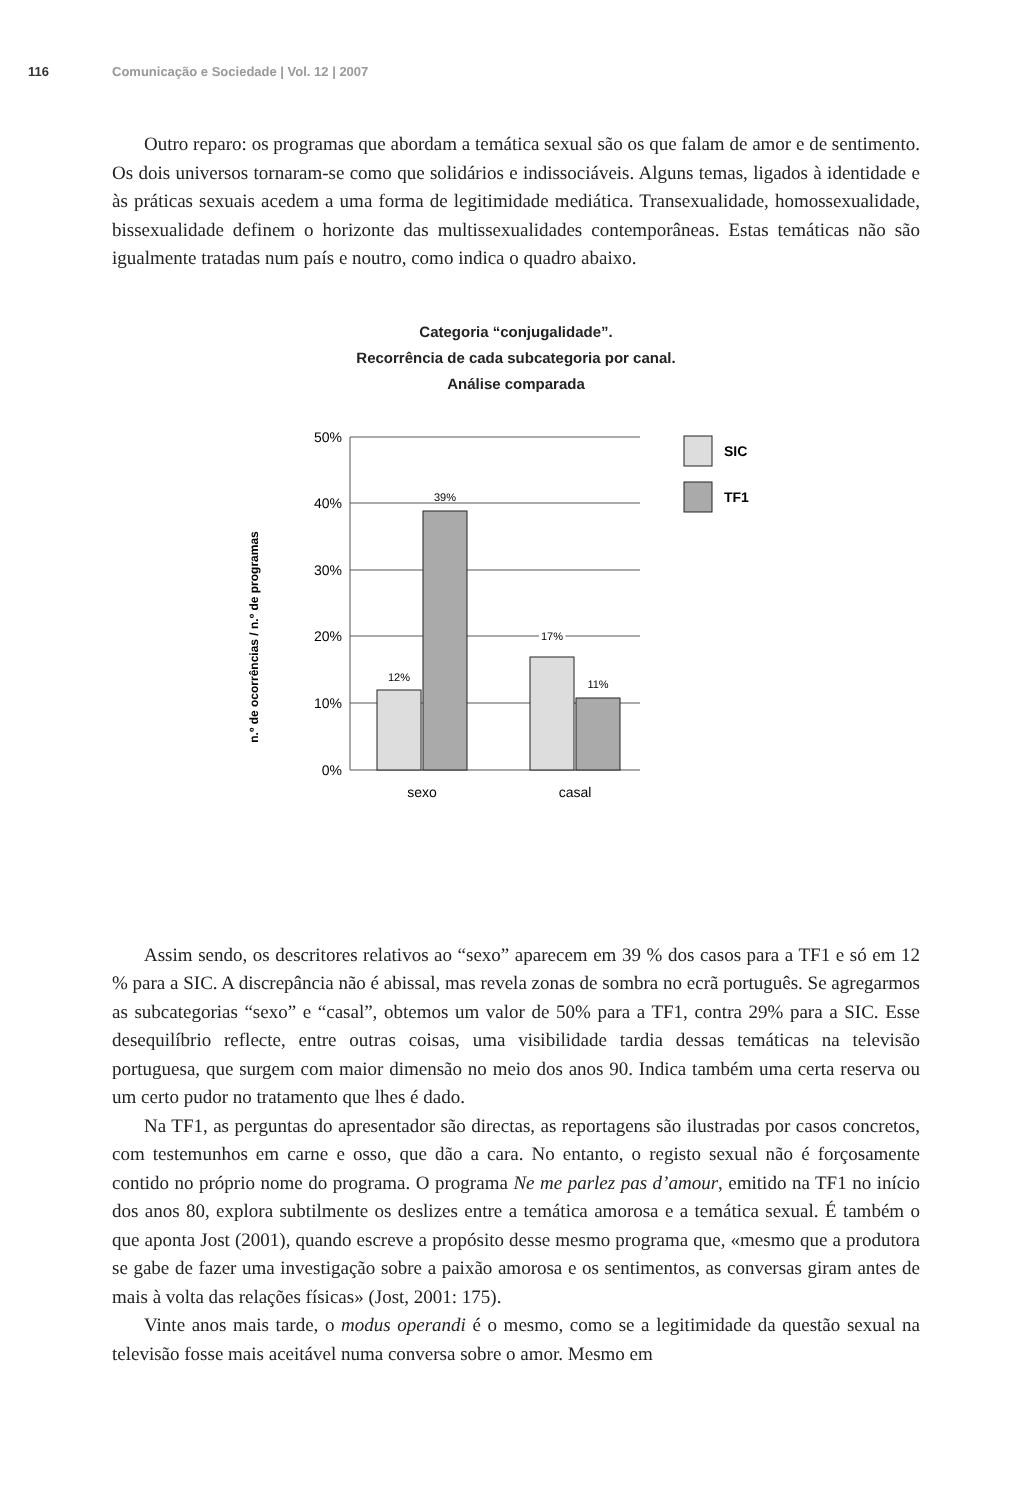116 Comunicação e Sociedade | Vol. 12 | 2007
Outro reparo: os programas que abordam a temática sexual são os que falam de amor e de sentimento. Os dois universos tornaram-se como que solidários e indissociáveis. Alguns temas, ligados à identidade e às práticas sexuais acedem a uma forma de legitimidade mediática. Transexualidade, homossexualidade, bissexualidade definem o horizonte das multissexualidades contemporâneas. Estas temáticas não são igualmente tratadas num país e noutro, como indica o quadro abaixo.
Categoria “conjugalidade”.
Recorrência de cada subcategoria por canal.
Análise comparada
n.º de ocorrências / n.º de programas
50%
40%
30%
20%
10%
0%
12%
39%
17%
11%
sexo
casal
SIC
TF1
Assim sendo, os descritores relativos ao “sexo” aparecem em 39 % dos casos para a TF1 e só em 12 % para a SIC. A discrepância não é abissal, mas revela zonas de sombra no ecrã português. Se agregarmos as subcategorias “sexo” e “casal”, obtemos um valor de 50% para a TF1, contra 29% para a SIC. Esse desequilíbrio reflecte, entre outras coisas, uma visibilidade tardia dessas temáticas na televisão portuguesa, que surgem com maior dimensão no meio dos anos 90. Indica também uma certa reserva ou um certo pudor no tratamento que lhes é dado.
Na TF1, as perguntas do apresentador são directas, as reportagens são ilustradas por casos concretos, com testemunhos em carne e osso, que dão a cara. No entanto, o registo sexual não é forçosamente contido no próprio nome do programa. O programa Ne me parlez pas d’amour, emitido na TF1 no início dos anos 80, explora subtilmente os deslizes entre a temática amorosa e a temática sexual. É também o que aponta Jost (2001), quando escreve a propósito desse mesmo programa que, «mesmo que a produtora se gabe de fazer uma investigação sobre a paixão amorosa e os sentimentos, as conversas giram antes de mais à volta das relações físicas» (Jost, 2001: 175).
Vinte anos mais tarde, o modus operandi é o mesmo, como se a legitimidade da questão sexual na televisão fosse mais aceitável numa conversa sobre o amor. Mesmo em